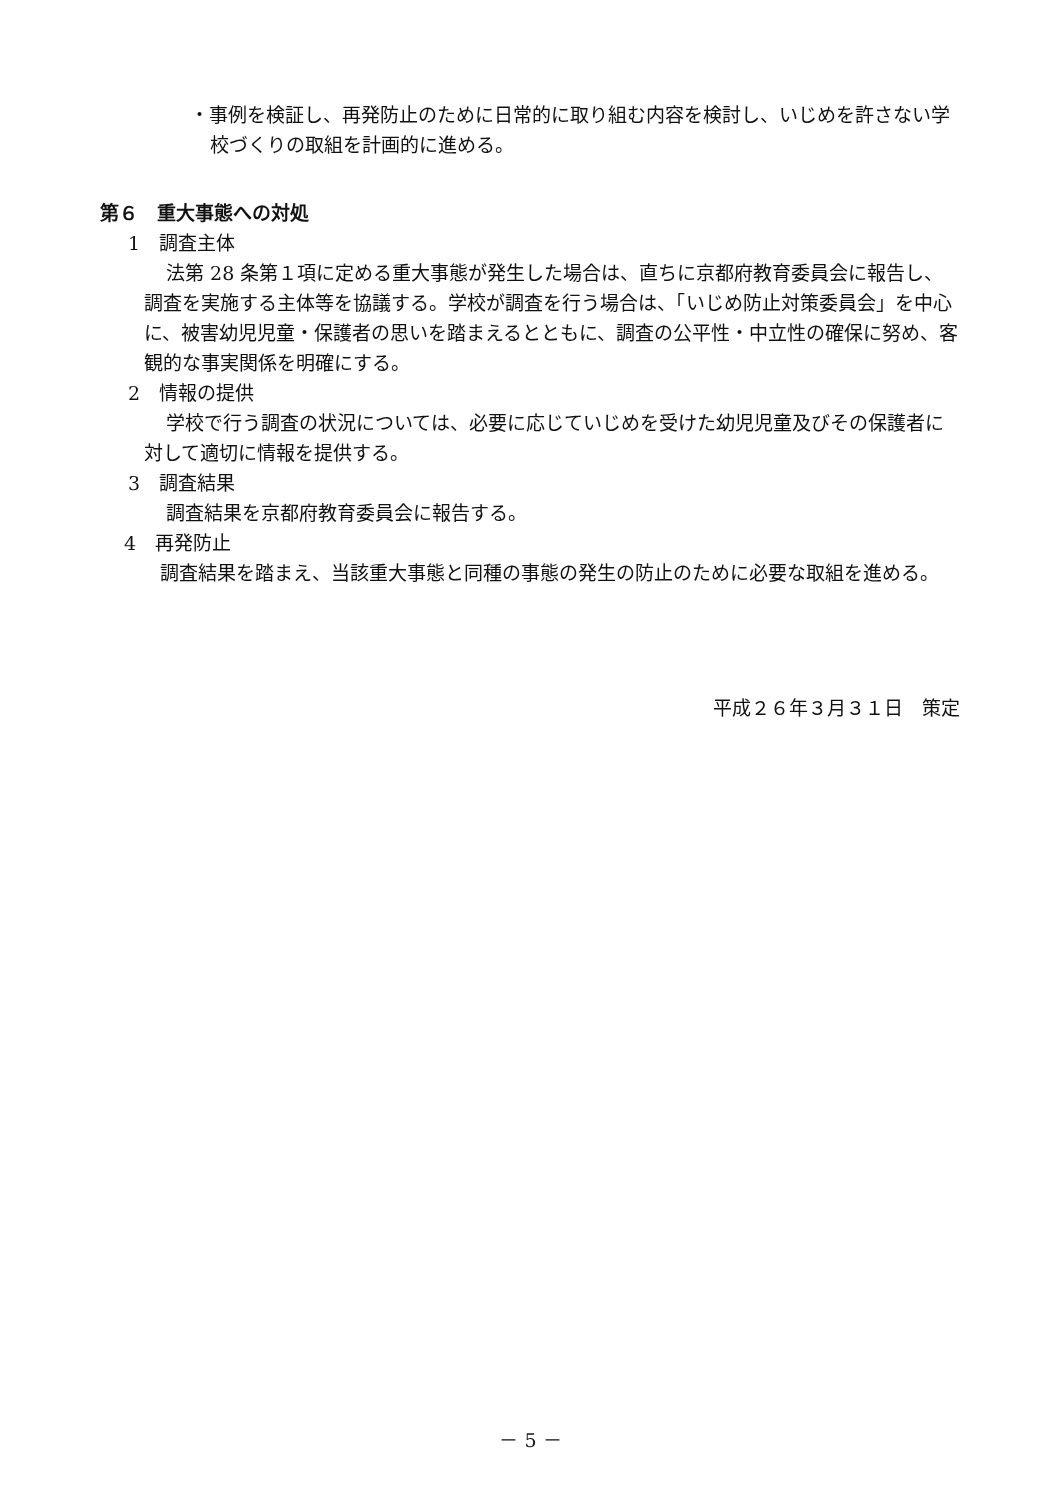・事例を検証し、再発防止のために日常的に取り組む内容を検討し、いじめを許さない学校づくりの取組を計画的に進める。
第６　重大事態への対処
1　調査主体
法第 28 条第１項に定める重大事態が発生した場合は、直ちに京都府教育委員会に報告し、調査を実施する主体等を協議する。学校が調査を行う場合は、「いじめ防止対策委員会」を中心に、被害幼児児童・保護者の思いを踏まえるとともに、調査の公平性・中立性の確保に努め、客観的な事実関係を明確にする。
2　情報の提供
学校で行う調査の状況については、必要に応じていじめを受けた幼児児童及びその保護者に対して適切に情報を提供する。
3　調査結果
調査結果を京都府教育委員会に報告する。
4　再発防止
調査結果を踏まえ、当該重大事態と同種の事態の発生の防止のために必要な取組を進める。
平成２６年３月３１日　策定
－ 5 －